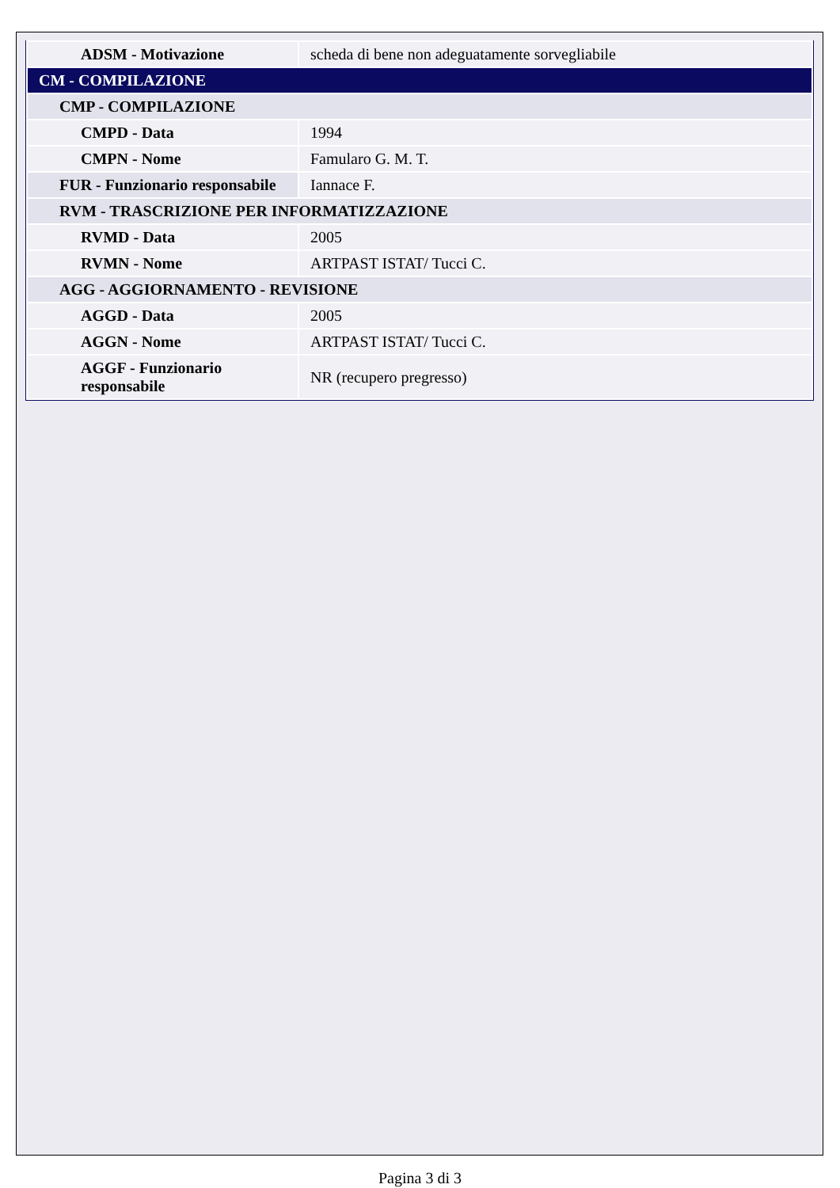| ADSM - Motivazione | scheda di bene non adeguatamente sorvegliabile |
| CM - COMPILAZIONE | |
| CMP - COMPILAZIONE | |
| CMPD - Data | 1994 |
| CMPN - Nome | Famularo G. M. T. |
| FUR - Funzionario responsabile | Iannace F. |
| RVM - TRASCRIZIONE PER INFORMATIZZAZIONE | |
| RVMD - Data | 2005 |
| RVMN - Nome | ARTPAST ISTAT/ Tucci C. |
| AGG - AGGIORNAMENTO - REVISIONE | |
| AGGD - Data | 2005 |
| AGGN - Nome | ARTPAST ISTAT/ Tucci C. |
| AGGF - Funzionario responsabile | NR (recupero pregresso) |
Pagina 3 di 3